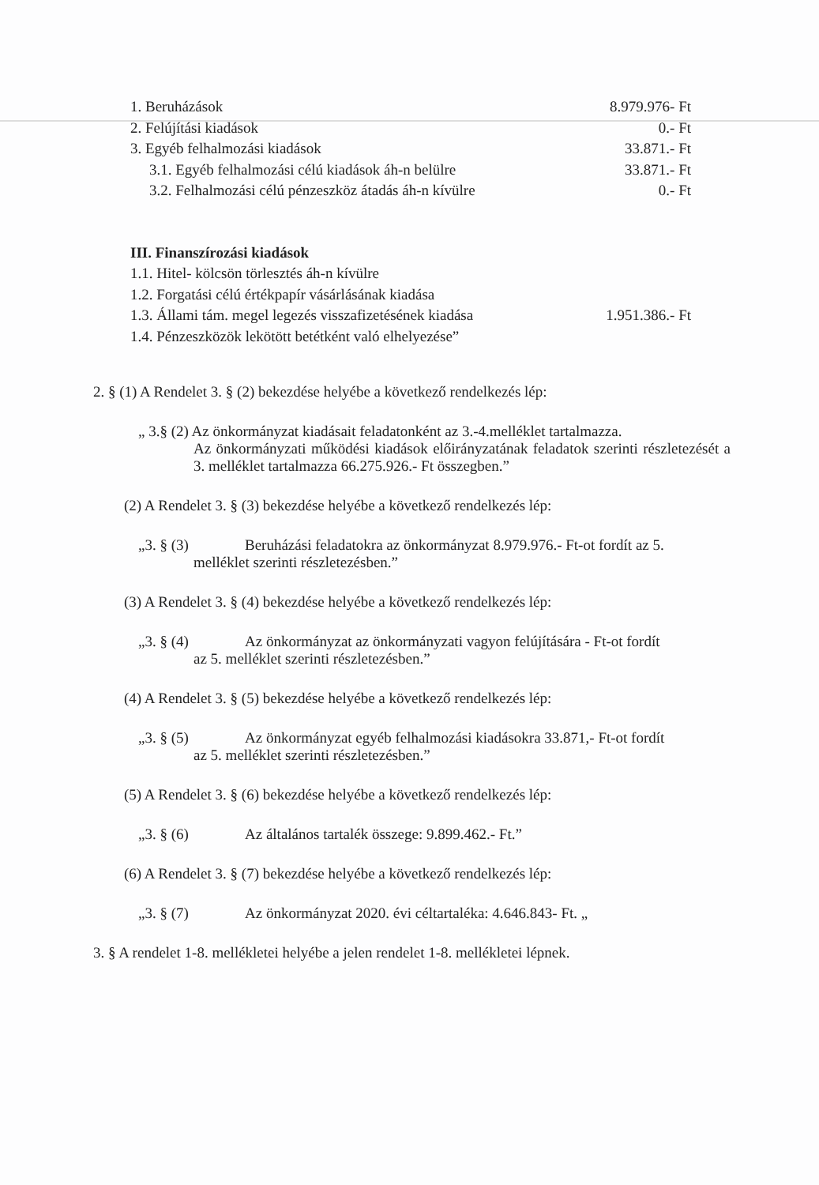| 1. Beruházások | 8.979.976- Ft |
| 2. Felújítási kiadások | 0.- Ft |
| 3. Egyéb felhalmozási kiadások | 33.871.- Ft |
| 3.1. Egyéb felhalmozási célú kiadások áh-n belülre | 33.871.- Ft |
| 3.2. Felhalmozási célú pénzeszköz átadás áh-n kívülre | 0.- Ft |
| III. Finanszírozási kiadások | |
| 1.1. Hitel- kölcsön törlesztés áh-n kívülre | |
| 1.2. Forgatási célú értékpapír vásárlásának kiadása | |
| 1.3. Állami tám. megel legezés visszafizetésének kiadása | 1.951.386.- Ft |
| 1.4. Pénzeszközök lekötött betétként való elhelyezése” | |
2. § (1) A Rendelet 3. § (2) bekezdése helyébe a következő rendelkezés lép:
„ 3.§ (2) Az önkormányzat kiadásait feladatonként az 3.-4.melléklet tartalmazza.
Az önkormányzati működési kiadások előirányzatának feladatok szerinti részletezését a 3. melléklet tartalmazza 66.275.926.- Ft összegben.”
(2) A Rendelet 3. § (3) bekezdése helyébe a következő rendelkezés lép:
„3. § (3) Beruházási feladatokra az önkormányzat 8.979.976.- Ft-ot fordít az 5.
melléklet szerinti részletezésben.”
(3) A Rendelet 3. § (4) bekezdése helyébe a következő rendelkezés lép:
„3. § (4) Az önkormányzat az önkormányzati vagyon felújítására - Ft-ot fordít
az 5. melléklet szerinti részletezésben.”
(4) A Rendelet 3. § (5) bekezdése helyébe a következő rendelkezés lép:
„3. § (5) Az önkormányzat egyéb felhalmozási kiadásokra 33.871,- Ft-ot fordít
az 5. melléklet szerinti részletezésben.”
(5) A Rendelet 3. § (6) bekezdése helyébe a következő rendelkezés lép:
„3. § (6) Az általános tartalék összege: 9.899.462.- Ft.”
(6) A Rendelet 3. § (7) bekezdése helyébe a következő rendelkezés lép:
„3. § (7) Az önkormányzat 2020. évi céltartaléka: 4.646.843- Ft. „
3. § A rendelet 1-8. mellékletei helyébe a jelen rendelet 1-8. mellékletei lépnek.